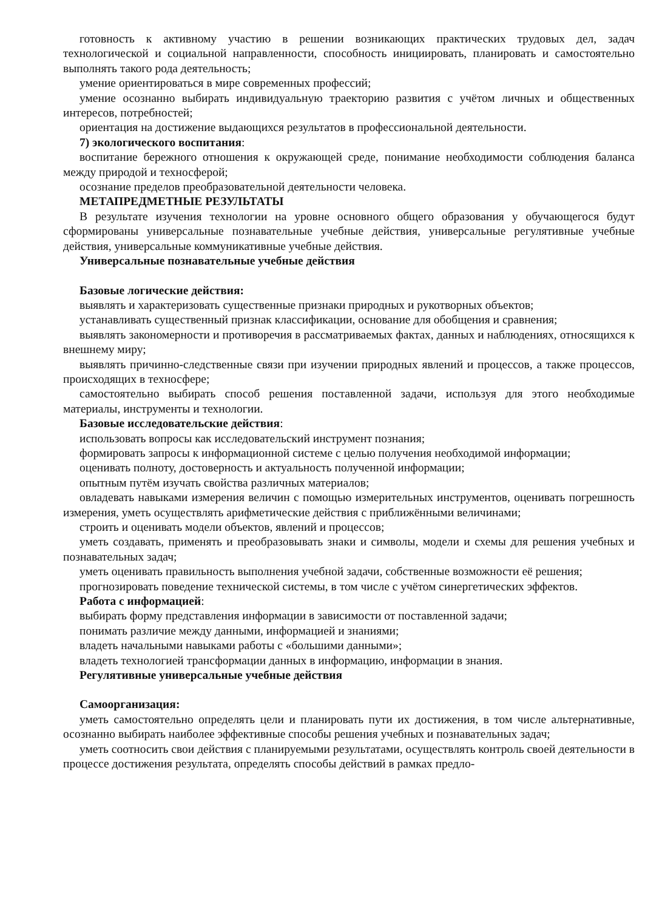готовность к активному участию в решении возникающих практических трудовых дел, задач технологической и социальной направленности, способность инициировать, планировать и самостоятельно выполнять такого рода деятельность;
умение ориентироваться в мире современных профессий;
умение осознанно выбирать индивидуальную траекторию развития с учётом личных и общественных интересов, потребностей;
ориентация на достижение выдающихся результатов в профессиональной деятельности.
7) экологического воспитания:
воспитание бережного отношения к окружающей среде, понимание необходимости соблюдения баланса между природой и техносферой;
осознание пределов преобразовательной деятельности человека.
МЕТАПРЕДМЕТНЫЕ РЕЗУЛЬТАТЫ
В результате изучения технологии на уровне основного общего образования у обучающегося будут сформированы универсальные познавательные учебные действия, универсальные регулятивные учебные действия, универсальные коммуникативные учебные действия.
Универсальные познавательные учебные действия
Базовые логические действия:
выявлять и характеризовать существенные признаки природных и рукотворных объектов;
устанавливать существенный признак классификации, основание для обобщения и сравнения;
выявлять закономерности и противоречия в рассматриваемых фактах, данных и наблюдениях, относящихся к внешнему миру;
выявлять причинно-следственные связи при изучении природных явлений и процессов, а также процессов, происходящих в техносфере;
самостоятельно выбирать способ решения поставленной задачи, используя для этого необходимые материалы, инструменты и технологии.
Базовые исследовательские действия:
использовать вопросы как исследовательский инструмент познания;
формировать запросы к информационной системе с целью получения необходимой информации;
оценивать полноту, достоверность и актуальность полученной информации;
опытным путём изучать свойства различных материалов;
овладевать навыками измерения величин с помощью измерительных инструментов, оценивать погрешность измерения, уметь осуществлять арифметические действия с приближёнными величинами;
строить и оценивать модели объектов, явлений и процессов;
уметь создавать, применять и преобразовывать знаки и символы, модели и схемы для решения учебных и познавательных задач;
уметь оценивать правильность выполнения учебной задачи, собственные возможности её решения;
прогнозировать поведение технической системы, в том числе с учётом синергетических эффектов.
Работа с информацией:
выбирать форму представления информации в зависимости от поставленной задачи;
понимать различие между данными, информацией и знаниями;
владеть начальными навыками работы с «большими данными»;
владеть технологией трансформации данных в информацию, информации в знания.
Регулятивные универсальные учебные действия
Самоорганизация:
уметь самостоятельно определять цели и планировать пути их достижения, в том числе альтернативные, осознанно выбирать наиболее эффективные способы решения учебных и познавательных задач;
уметь соотносить свои действия с планируемыми результатами, осуществлять контроль своей деятельности в процессе достижения результата, определять способы действий в рамках предло-